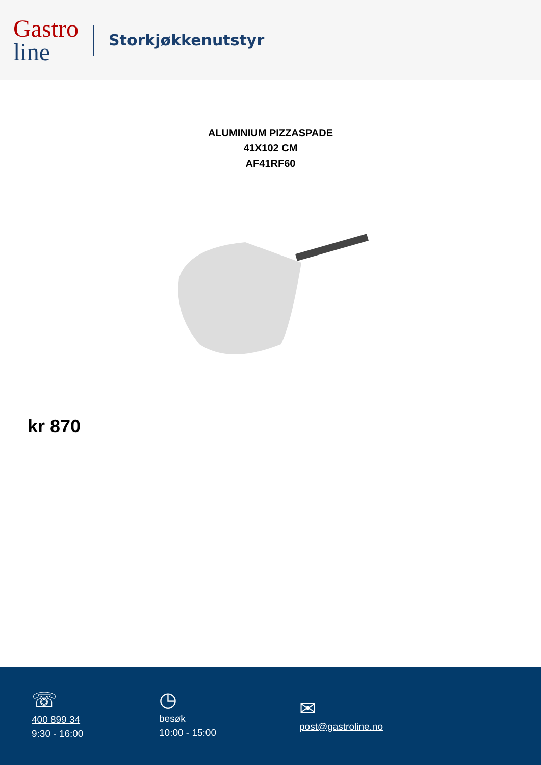Gastro
line
Storkjøkkenutstyr
ALUMINIUM PIZZASPADE
41X102 CM
AF41RF60
kr 870
☏
400 899 34
9:30 - 16:00
◷
besøk
10:00 - 15:00
✉
post@gastroline.no